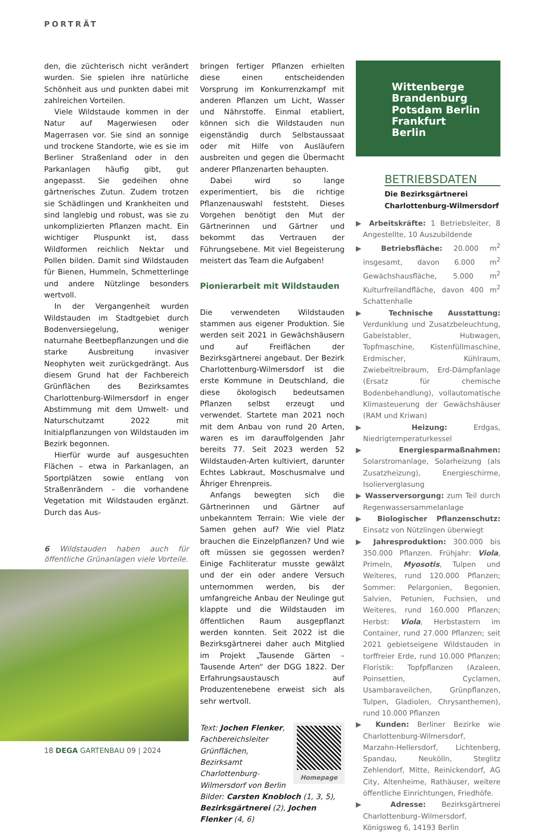PORTRÄT
den, die züchterisch nicht verändert wurden. Sie spielen ihre natürliche Schönheit aus und punkten dabei mit zahlreichen Vorteilen.
Viele Wildstaude kommen in der Natur auf Magerwiesen oder Magerrasen vor. Sie sind an sonnige und trockene Standorte, wie es sie im Berliner Straßenland oder in den Parkanlagen häufig gibt, gut angepasst. Sie gedeihen ohne gärtnerisches Zutun. Zudem trotzen sie Schädlingen und Krankheiten und sind langlebig und robust, was sie zu unkomplizierten Pflanzen macht. Ein wichtiger Pluspunkt ist, dass Wildformen reichlich Nektar und Pollen bilden. Damit sind Wildstauden für Bienen, Hummeln, Schmetterlinge und andere Nützlinge besonders wertvoll.
In der Vergangenheit wurden Wildstauden im Stadtgebiet durch Bodenversiegelung, weniger naturnahe Beetbepflanzungen und die starke Ausbreitung invasiver Neophyten weit zurückgedrängt. Aus diesem Grund hat der Fachbereich Grünflächen des Bezirksamtes Charlottenburg-Wilmersdorf in enger Abstimmung mit dem Umwelt- und Naturschutzamt 2022 mit Initialpflanzungen von Wildstauden im Bezirk begonnen.
Hierfür wurde auf ausgesuchten Flächen – etwa in Parkanlagen, an Sportplätzen sowie entlang von Straßenrändern – die vorhandene Vegetation mit Wildstauden ergänzt. Durch das Aus-
6 Wildstauden haben auch für öffentliche Grünanlagen viele Vorteile.
bringen fertiger Pflanzen erhielten diese einen entscheidenden Vorsprung im Konkurrenzkampf mit anderen Pflanzen um Licht, Wasser und Nährstoffe. Einmal etabliert, können sich die Wildstauden nun eigenständig durch Selbstaussaat oder mit Hilfe von Ausläufern ausbreiten und gegen die Übermacht anderer Pflanzenarten behaupten.
Dabei wird so lange experimentiert, bis die richtige Pflanzenauswahl feststeht. Dieses Vorgehen benötigt den Mut der Gärtnerinnen und Gärtner und bekommt das Vertrauen der Führungsebene. Mit viel Begeisterung meistert das Team die Aufgaben!
Pionierarbeit mit Wildstauden
Die verwendeten Wildstauden stammen aus eigener Produktion. Sie werden seit 2021 in Gewächshäusern und auf Freiflächen der Bezirksgärtnerei angebaut. Der Bezirk Charlottenburg-Wilmersdorf ist die erste Kommune in Deutschland, die diese ökologisch bedeutsamen Pflanzen selbst erzeugt und verwendet. Startete man 2021 noch mit dem Anbau von rund 20 Arten, waren es im darauffolgenden Jahr bereits 77. Seit 2023 werden 52 Wildstauden-Arten kultiviert, darunter Echtes Labkraut, Moschusmalve und Ähriger Ehrenpreis.
Anfangs bewegten sich die Gärtnerinnen und Gärtner auf unbekanntem Terrain: Wie viele der Samen gehen auf? Wie viel Platz brauchen die Einzelpflanzen? Und wie oft müssen sie gegossen werden? Einige Fachliteratur musste gewälzt und der ein oder andere Versuch unternommen werden, bis der umfangreiche Anbau der Neulinge gut klappte und die Wildstauden im öffentlichen Raum ausgepflanzt werden konnten. Seit 2022 ist die Bezirksgärtnerei daher auch Mitglied im Projekt „Tausende Gärten – Tausende Arten“ der DGG 1822. Der Erfahrungsaustausch auf Produzentenebene erweist sich als sehr wertvoll.
Homepage
Text: Jochen Flenker, Fachbereichsleiter Grünflächen, Bezirksamt Charlottenburg-Wilmersdorf von Berlin
Bilder: Carsten Knobloch (1, 3, 5), Bezirksgärtnerei (2), Jochen Flenker (4, 6)
Wittenberge
Brandenburg
Potsdam Berlin Frankfurt
Berlin
BETRIEBSDATEN
Die Bezirksgärtnerei Charlottenburg-Wilmersdorf
▶ Arbeitskräfte: 1 Betriebsleiter, 8 Angestellte, 10 Auszubildende
▶ Betriebsfläche: 20.000 m<sup>2</sup> insgesamt, davon 6.000 m<sup>2</sup> Gewächshausfläche, 5.000 m<sup>2</sup> Kulturfreilandfläche, davon 400 m<sup>2</sup> Schattenhalle
▶ Technische Ausstattung: Verdunklung und Zusatzbeleuchtung, Gabelstabler, Hubwagen, Topfmaschine, Kistenfüllmaschine, Erdmischer, Kühlraum, Zwiebeltreibraum, Erd-Dämpfanlage (Ersatz für chemische Bodenbehandlung), vollautomatische Klimasteuerung der Gewächshäuser (RAM und Kriwan)
▶ Heizung: Erdgas, Niedrigtemperaturkessel
▶ Energiesparmaßnahmen: Solarstromanlage, Solarheizung (als Zusatzheizung), Energieschirme, Isolierverglasung
▶ Wasserversorgung: zum Teil durch Regenwassersammelanlage
▶ Biologischer Pflanzenschutz: Einsatz von Nützlingen überwiegt
▶ Jahresproduktion: 300.000 bis 350.000 Pflanzen. Frühjahr: Viola, Primeln, Myosotis, Tulpen und Weiteres, rund 120.000 Pflanzen; Sommer: Pelargonien, Begonien, Salvien, Petunien, Fuchsien, und Weiteres, rund 160.000 Pflanzen; Herbst: Viola, Herbstastern im Container, rund 27.000 Pflanzen; seit 2021 gebietseigene Wildstauden in torffreier Erde, rund 10.000 Pflanzen; Floristik: Topfpflanzen (Azaleen, Poinsettien, Cyclamen, Usambaraveilchen, Grünpflanzen, Tulpen, Gladiolen, Chrysanthemen), rund 10.000 Pflanzen
▶ Kunden: Berliner Bezirke wie Charlottenburg-Wilmersdorf, Marzahn-Hellersdorf, Lichtenberg, Spandau, Neukölln, Steglitz Zehlendorf, Mitte, Reinickendorf, AG City, Altenheime, Rathäuser, weitere öffentliche Einrichtungen, Friedhöfe.
▶ Adresse: Bezirksgärtnerei Charlottenburg–Wilmersdorf, Königsweg 6, 14193 Berlin
18 DEGA GARTENBAU 09 | 2024